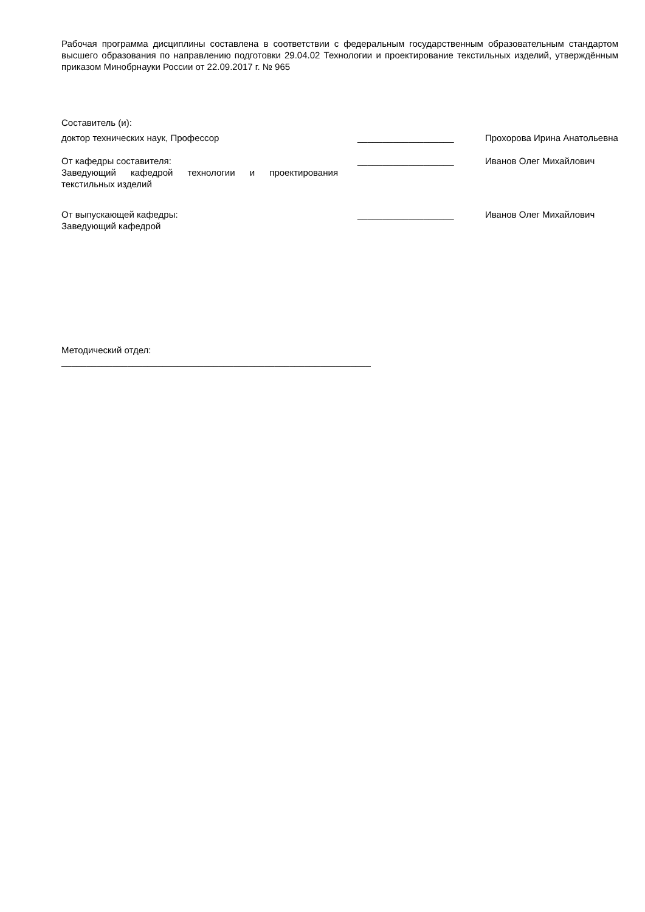Рабочая программа дисциплины составлена в соответствии с федеральным государственным образовательным стандартом высшего образования по направлению подготовки 29.04.02 Технологии и проектирование текстильных изделий, утверждённым приказом Минобрнауки России от 22.09.2017 г. № 965
Составитель (и):
| доктор технических наук, Профессор | ___________________ | Прохорова Ирина Анатольевна |
| От кафедры составителя: Заведующий кафедрой технологии и проектирования текстильных изделий | ___________________ | Иванов Олег Михайлович |
| От выпускающей кафедры: Заведующий кафедрой | ___________________ | Иванов Олег Михайлович |
Методический отдел:
_____________________________________________________________